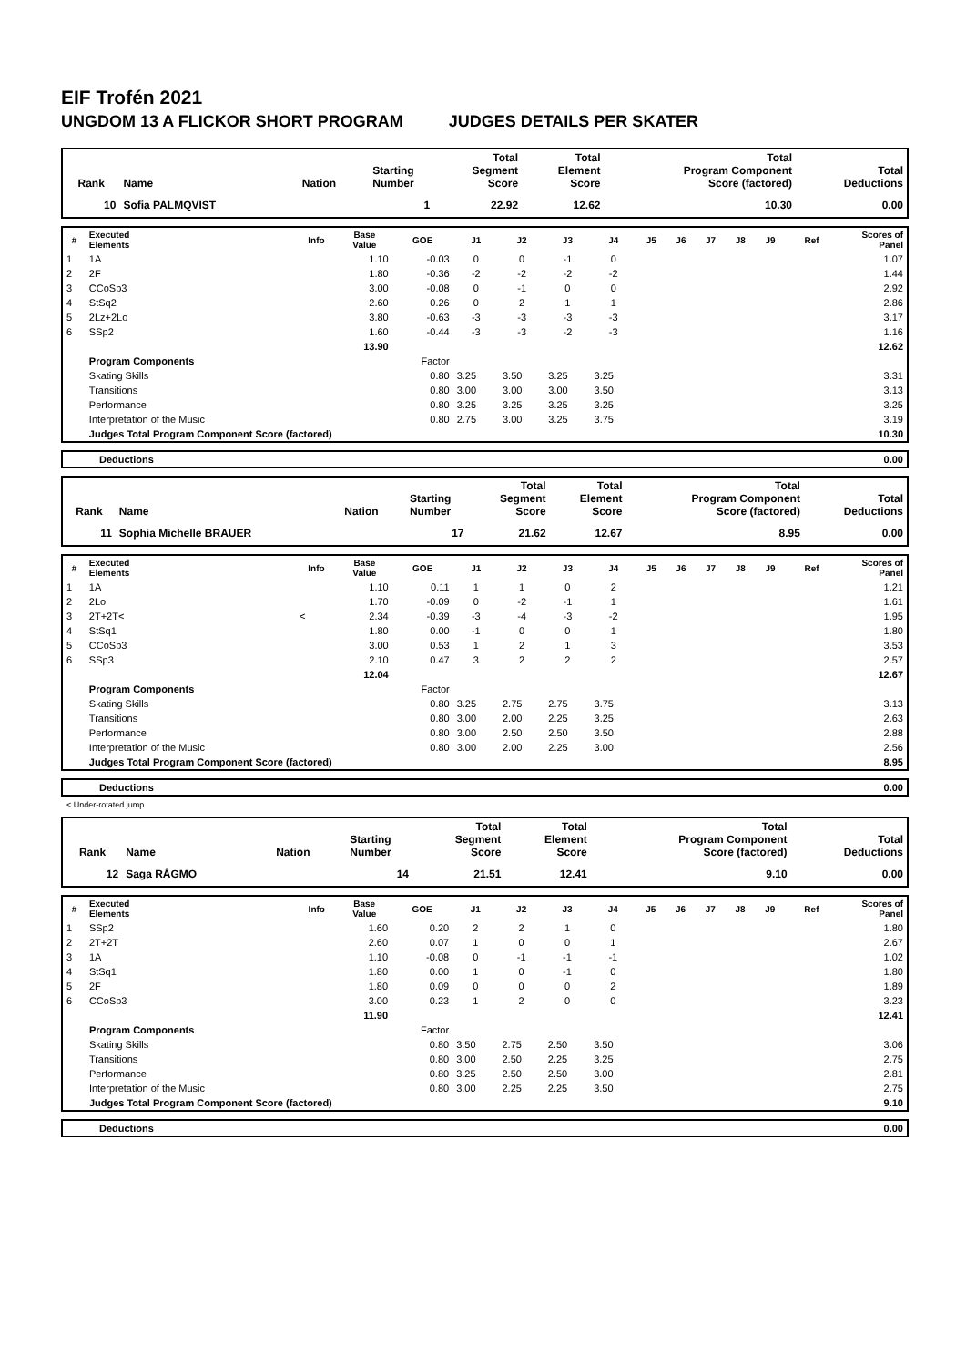EIF Trofén 2021
UNGDOM 13 A FLICKOR SHORT PROGRAM JUDGES DETAILS PER SKATER
| Rank | Name | Nation | Starting Number | Total Segment Score | Total Element Score | Total Program Component Score (factored) | Total Deductions |
| --- | --- | --- | --- | --- | --- | --- | --- |
| 10 | Sofia PALMQVIST | | 1 | 22.92 | 12.62 | 10.30 | 0.00 |
| # | Executed Elements | Info | Base Value | GOE | J1 | J2 | J3 | J4 | J5 | J6 | J7 | J8 | J9 | Ref | Scores of Panel |
| --- | --- | --- | --- | --- | --- | --- | --- | --- | --- | --- | --- | --- | --- | --- | --- |
| 1 | 1A | | 1.10 | -0.03 | 0 | 0 | -1 | 0 | | | | | | | 1.07 |
| 2 | 2F | | 1.80 | -0.36 | -2 | -2 | -2 | -2 | | | | | | | 1.44 |
| 3 | CCoSp3 | | 3.00 | -0.08 | 0 | -1 | 0 | 0 | | | | | | | 2.92 |
| 4 | StSq2 | | 2.60 | 0.26 | 0 | 2 | 1 | 1 | | | | | | | 2.86 |
| 5 | 2Lz+2Lo | | 3.80 | -0.63 | -3 | -3 | -3 | -3 | | | | | | | 3.17 |
| 6 | SSp2 | | 1.60 | -0.44 | -3 | -3 | -2 | -3 | | | | | | | 1.16 |
| | | | 13.90 | | | | | | | | | | | | 12.62 |
| | Program Components | | | Factor | | | | | | | | | | | |
| | Skating Skills | | | 0.80 | 3.25 | 3.50 | 3.25 | 3.25 | | | | | | | 3.31 |
| | Transitions | | | 0.80 | 3.00 | 3.00 | 3.00 | 3.50 | | | | | | | 3.13 |
| | Performance | | | 0.80 | 3.25 | 3.25 | 3.25 | 3.25 | | | | | | | 3.25 |
| | Interpretation of the Music | | | 0.80 | 2.75 | 3.00 | 3.25 | 3.75 | | | | | | | 3.19 |
| | Judges Total Program Component Score (factored) | | | | | | | | | | | | | | 10.30 |
| Deductions | 0.00 |
| Rank | Name | Nation | Starting Number | Total Segment Score | Total Element Score | Total Program Component Score (factored) | Total Deductions |
| --- | --- | --- | --- | --- | --- | --- | --- |
| 11 | Sophia Michelle BRAUER | | 17 | 21.62 | 12.67 | 8.95 | 0.00 |
| # | Executed Elements | Info | Base Value | GOE | J1 | J2 | J3 | J4 | J5 | J6 | J7 | J8 | J9 | Ref | Scores of Panel |
| --- | --- | --- | --- | --- | --- | --- | --- | --- | --- | --- | --- | --- | --- | --- | --- |
| 1 | 1A | | 1.10 | 0.11 | 1 | 1 | 0 | 2 | | | | | | | 1.21 |
| 2 | 2Lo | | 1.70 | -0.09 | 0 | -2 | -1 | 1 | | | | | | | 1.61 |
| 3 | 2T+2T< | < | 2.34 | -0.39 | -3 | -4 | -3 | -2 | | | | | | | 1.95 |
| 4 | StSq1 | | 1.80 | 0.00 | -1 | 0 | 0 | 1 | | | | | | | 1.80 |
| 5 | CCoSp3 | | 3.00 | 0.53 | 1 | 2 | 1 | 3 | | | | | | | 3.53 |
| 6 | SSp3 | | 2.10 | 0.47 | 3 | 2 | 2 | 2 | | | | | | | 2.57 |
| | | | 12.04 | | | | | | | | | | | | 12.67 |
| | Program Components | | | Factor | | | | | | | | | | | |
| | Skating Skills | | | 0.80 | 3.25 | 2.75 | 2.75 | 3.75 | | | | | | | 3.13 |
| | Transitions | | | 0.80 | 3.00 | 2.00 | 2.25 | 3.25 | | | | | | | 2.63 |
| | Performance | | | 0.80 | 3.00 | 2.50 | 2.50 | 3.50 | | | | | | | 2.88 |
| | Interpretation of the Music | | | 0.80 | 3.00 | 2.00 | 2.25 | 3.00 | | | | | | | 2.56 |
| | Judges Total Program Component Score (factored) | | | | | | | | | | | | | | 8.95 |
| Deductions | 0.00 |
< Under-rotated jump
| Rank | Name | Nation | Starting Number | Total Segment Score | Total Element Score | Total Program Component Score (factored) | Total Deductions |
| --- | --- | --- | --- | --- | --- | --- | --- |
| 12 | Saga RÅGMO | | 14 | 21.51 | 12.41 | 9.10 | 0.00 |
| # | Executed Elements | Info | Base Value | GOE | J1 | J2 | J3 | J4 | J5 | J6 | J7 | J8 | J9 | Ref | Scores of Panel |
| --- | --- | --- | --- | --- | --- | --- | --- | --- | --- | --- | --- | --- | --- | --- | --- |
| 1 | SSp2 | | 1.60 | 0.20 | 2 | 2 | 1 | 0 | | | | | | | 1.80 |
| 2 | 2T+2T | | 2.60 | 0.07 | 1 | 0 | 0 | 1 | | | | | | | 2.67 |
| 3 | 1A | | 1.10 | -0.08 | 0 | -1 | -1 | -1 | | | | | | | 1.02 |
| 4 | StSq1 | | 1.80 | 0.00 | 1 | 0 | -1 | 0 | | | | | | | 1.80 |
| 5 | 2F | | 1.80 | 0.09 | 0 | 0 | 0 | 2 | | | | | | | 1.89 |
| 6 | CCoSp3 | | 3.00 | 0.23 | 1 | 2 | 0 | 0 | | | | | | | 3.23 |
| | | | 11.90 | | | | | | | | | | | | 12.41 |
| | Program Components | | | Factor | | | | | | | | | | | |
| | Skating Skills | | | 0.80 | 3.50 | 2.75 | 2.50 | 3.50 | | | | | | | 3.06 |
| | Transitions | | | 0.80 | 3.00 | 2.50 | 2.25 | 3.25 | | | | | | | 2.75 |
| | Performance | | | 0.80 | 3.25 | 2.50 | 2.50 | 3.00 | | | | | | | 2.81 |
| | Interpretation of the Music | | | 0.80 | 3.00 | 2.25 | 2.25 | 3.50 | | | | | | | 2.75 |
| | Judges Total Program Component Score (factored) | | | | | | | | | | | | | | 9.10 |
| Deductions | 0.00 |